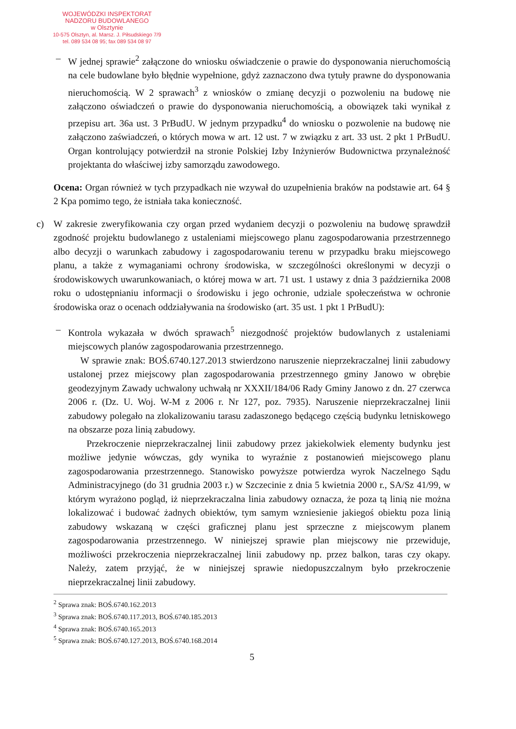WOJEWÓDZKI INSPEKTORAT
NADZORU BUDOWLANEGO
w Olsztynie
10-575 Olsztyn, al. Marsz. J. Piłsudskiego 7/9
tel. 089 534 08 95; fax 089 534 08 97
– W jednej sprawie<sup>2</sup> załączone do wniosku oświadczenie o prawie do dysponowania nieruchomością na cele budowlane było błędnie wypełnione, gdyż zaznaczono dwa tytuły prawne do dysponowania nieruchomością. W 2 sprawach<sup>3</sup> z wniosków o zmianę decyzji o pozwoleniu na budowę nie załączono oświadczeń o prawie do dysponowania nieruchomością, a obowiązek taki wynikał z przepisu art. 36a ust. 3 PrBudU. W jednym przypadku<sup>4</sup> do wniosku o pozwolenie na budowę nie załączono zaświadczeń, o których mowa w art. 12 ust. 7 w związku z art. 33 ust. 2 pkt 1 PrBudU. Organ kontrolujący potwierdził na stronie Polskiej Izby Inżynierów Budownictwa przynależność projektanta do właściwej izby samorządu zawodowego.
Ocena: Organ również w tych przypadkach nie wzywał do uzupełnienia braków na podstawie art. 64 § 2 Kpa pomimo tego, że istniała taka konieczność.
c) W zakresie zweryfikowania czy organ przed wydaniem decyzji o pozwoleniu na budowę sprawdził zgodność projektu budowlanego z ustaleniami miejscowego planu zagospodarowania przestrzennego albo decyzji o warunkach zabudowy i zagospodarowaniu terenu w przypadku braku miejscowego planu, a także z wymaganiami ochrony środowiska, w szczególności określonymi w decyzji o środowiskowych uwarunkowaniach, o której mowa w art. 71 ust. 1 ustawy z dnia 3 października 2008 roku o udostępnianiu informacji o środowisku i jego ochronie, udziale społeczeństwa w ochronie środowiska oraz o ocenach oddziaływania na środowisko (art. 35 ust. 1 pkt 1 PrBudU):
– Kontrola wykazała w dwóch sprawach<sup>5</sup> niezgodność projektów budowlanych z ustaleniami miejscowych planów zagospodarowania przestrzennego.
W sprawie znak: BOŚ.6740.127.2013 stwierdzono naruszenie nieprzekraczalnej linii zabudowy ustalonej przez miejscowy plan zagospodarowania przestrzennego gminy Janowo w obrębie geodezyjnym Zawady uchwalony uchwałą nr XXXII/184/06 Rady Gminy Janowo z dn. 27 czerwca 2006 r. (Dz. U. Woj. W-M z 2006 r. Nr 127, poz. 7935). Naruszenie nieprzekraczalnej linii zabudowy polegało na zlokalizowaniu tarasu zadaszonego będącego częścią budynku letniskowego na obszarze poza linią zabudowy.
Przekroczenie nieprzekraczalnej linii zabudowy przez jakiekolwiek elementy budynku jest możliwe jedynie wówczas, gdy wynika to wyraźnie z postanowień miejscowego planu zagospodarowania przestrzennego. Stanowisko powyższe potwierdza wyrok Naczelnego Sądu Administracyjnego (do 31 grudnia 2003 r.) w Szczecinie z dnia 5 kwietnia 2000 r., SA/Sz 41/99, w którym wyrażono pogląd, iż nieprzekraczalna linia zabudowy oznacza, że poza tą linią nie można lokalizować i budować żadnych obiektów, tym samym wzniesienie jakiegoś obiektu poza linią zabudowy wskazaną w części graficznej planu jest sprzeczne z miejscowym planem zagospodarowania przestrzennego. W niniejszej sprawie plan miejscowy nie przewiduje, możliwości przekroczenia nieprzekraczalnej linii zabudowy np. przez balkon, taras czy okapy. Należy, zatem przyjąć, że w niniejszej sprawie niedopuszczalnym było przekroczenie nieprzekraczalnej linii zabudowy.
<sup>2</sup> Sprawa znak: BOŚ.6740.162.2013
<sup>3</sup> Sprawa znak: BOŚ.6740.117.2013, BOŚ.6740.185.2013
<sup>4</sup> Sprawa znak: BOŚ.6740.165.2013
<sup>5</sup> Sprawa znak: BOŚ.6740.127.2013, BOŚ.6740.168.2014
5